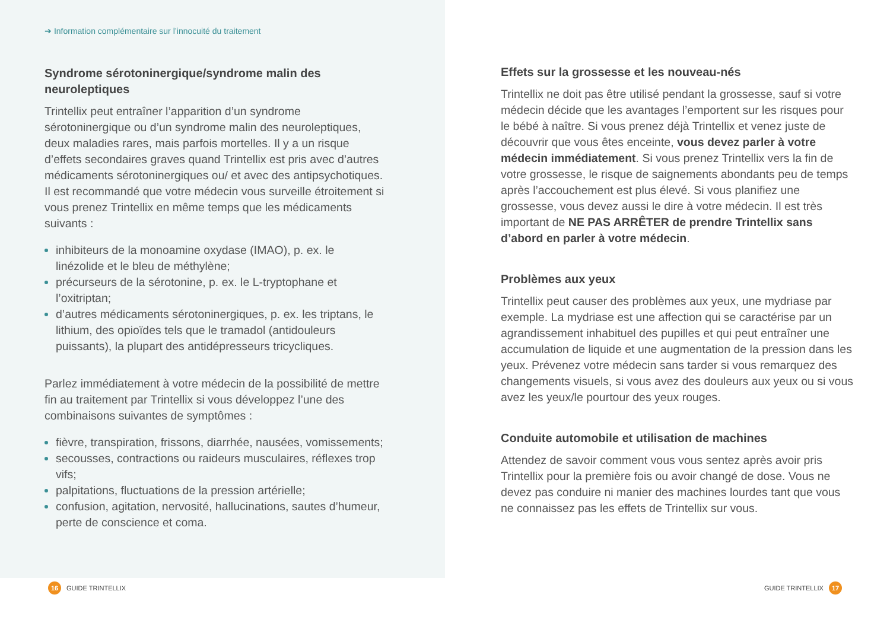➔ Information complémentaire sur l’innocuité du traitement
Syndrome sérotoninergique/syndrome malin des neuroleptiques
Trintellix peut entraîner l’apparition d’un syndrome sérotoninergique ou d’un syndrome malin des neuroleptiques, deux maladies rares, mais parfois mortelles. Il y a un risque d’effets secondaires graves quand Trintellix est pris avec d’autres médicaments sérotoninergiques ou/ et avec des antipsychotiques. Il est recommandé que votre médecin vous surveille étroitement si vous prenez Trintellix en même temps que les médicaments suivants :
inhibiteurs de la monoamine oxydase (IMAO), p. ex. le linézolide et le bleu de méthylène;
précurseurs de la sérotonine, p. ex. le L-tryptophane et l’oxitriptan;
d’autres médicaments sérotoninergiques, p. ex. les triptans, le lithium, des opioïdes tels que le tramadol (antidouleurs puissants), la plupart des antidépresseurs tricycliques.
Parlez immédiatement à votre médecin de la possibilité de mettre fin au traitement par Trintellix si vous développez l’une des combinaisons suivantes de symptômes :
fièvre, transpiration, frissons, diarrhée, nausées, vomissements;
secousses, contractions ou raideurs musculaires, réflexes trop vifs;
palpitations, fluctuations de la pression artérielle;
confusion, agitation, nervosité, hallucinations, sautes d’humeur, perte de conscience et coma.
Effets sur la grossesse et les nouveau-nés
Trintellix ne doit pas être utilisé pendant la grossesse, sauf si votre médecin décide que les avantages l’emportent sur les risques pour le bébé à naître. Si vous prenez déjà Trintellix et venez juste de découvrir que vous êtes enceinte, vous devez parler à votre médecin immédiatement. Si vous prenez Trintellix vers la fin de votre grossesse, le risque de saignements abondants peu de temps après l’accouchement est plus élevé. Si vous planifiez une grossesse, vous devez aussi le dire à votre médecin. Il est très important de NE PAS ARRÊTER de prendre Trintellix sans d’abord en parler à votre médecin.
Problèmes aux yeux
Trintellix peut causer des problèmes aux yeux, une mydriase par exemple. La mydriase est une affection qui se caractérise par un agrandissement inhabituel des pupilles et qui peut entraîner une accumulation de liquide et une augmentation de la pression dans les yeux. Prévenez votre médecin sans tarder si vous remarquez des changements visuels, si vous avez des douleurs aux yeux ou si vous avez les yeux/le pourtour des yeux rouges.
Conduite automobile et utilisation de machines
Attendez de savoir comment vous vous sentez après avoir pris Trintellix pour la première fois ou avoir changé de dose. Vous ne devez pas conduire ni manier des machines lourdes tant que vous ne connaissez pas les effets de Trintellix sur vous.
16 GUIDE TRINTELLIX GUIDE TRINTELLIX 17